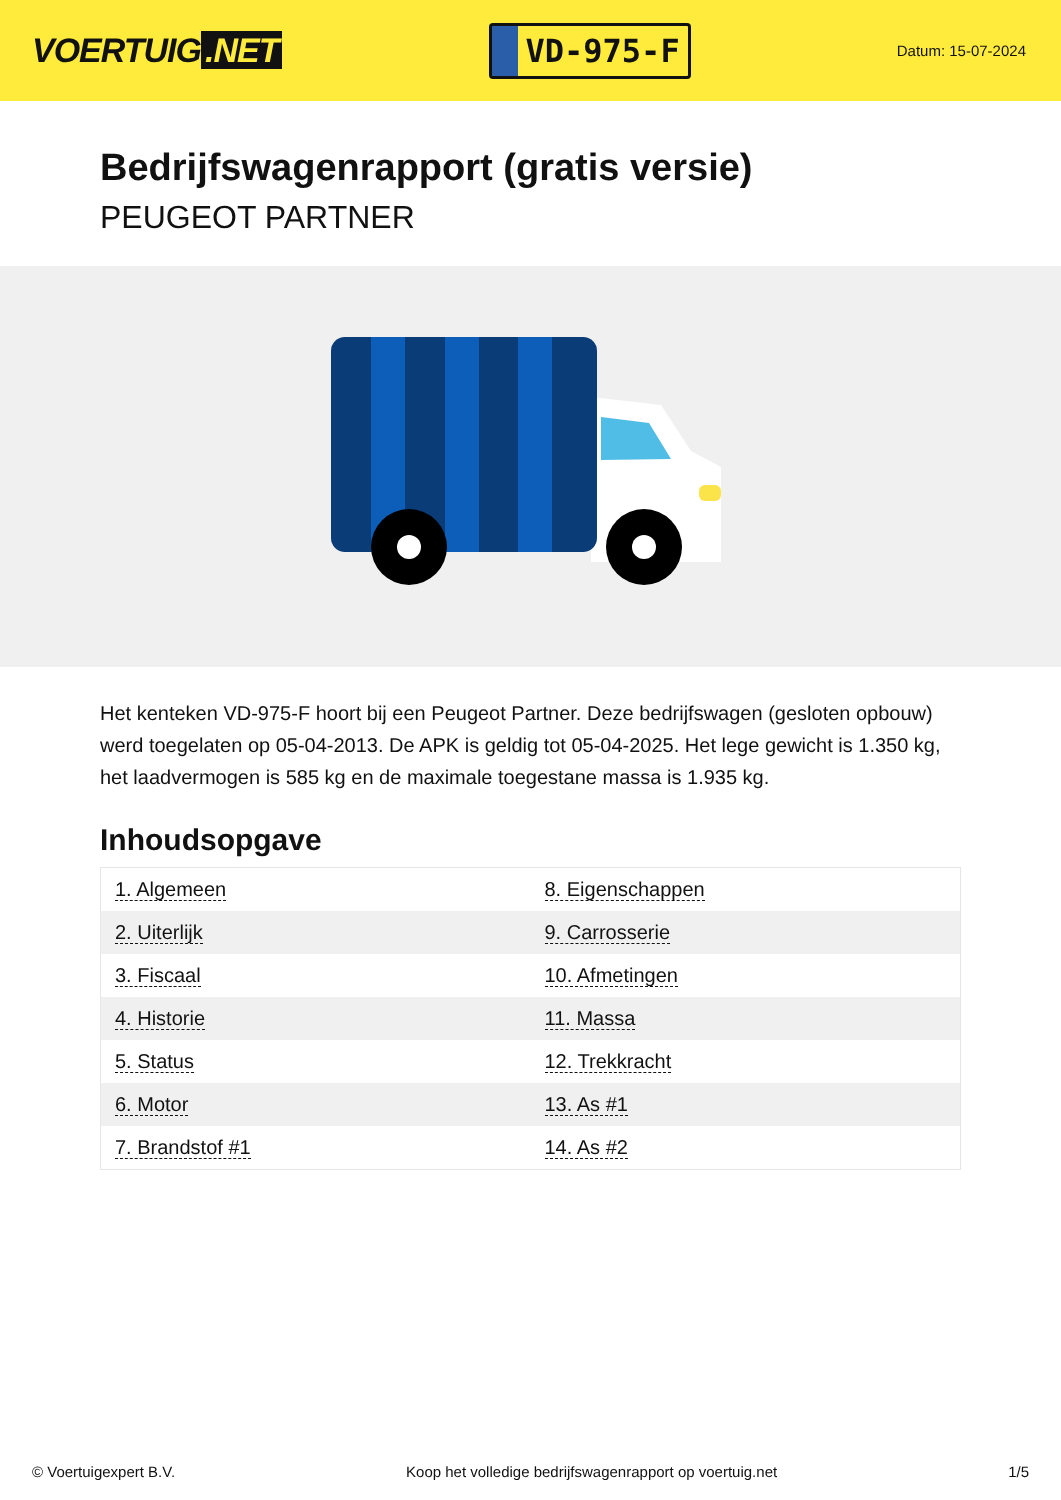VOERTUIG.NET
VD-975-F
Datum: 15-07-2024
Bedrijfswagenrapport (gratis versie)
PEUGEOT PARTNER
Het kenteken VD-975-F hoort bij een Peugeot Partner. Deze bedrijfswagen (gesloten opbouw) werd toegelaten op 05-04-2013. De APK is geldig tot 05-04-2025. Het lege gewicht is 1.350 kg, het laadvermogen is 585 kg en de maximale toegestane massa is 1.935 kg.
Inhoudsopgave
| 1. Algemeen | 8. Eigenschappen |
| 2. Uiterlijk | 9. Carrosserie |
| 3. Fiscaal | 10. Afmetingen |
| 4. Historie | 11. Massa |
| 5. Status | 12. Trekkracht |
| 6. Motor | 13. As #1 |
| 7. Brandstof #1 | 14. As #2 |
© Voertuigexpert B.V. Koop het volledige bedrijfswagenrapport op voertuig.net 1/5